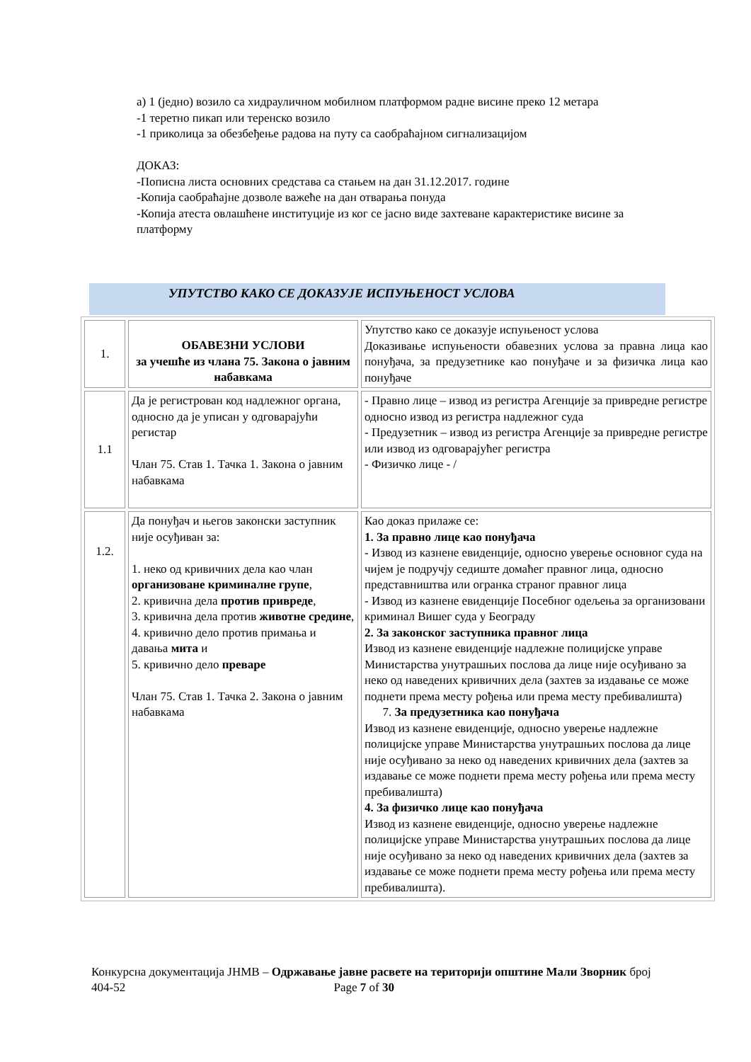а) 1 (једно) возило са хидрауличном мобилном платформом радне висине преко 12 метара
-1 теретно пикап или теренско возило
-1 приколица за обезбеђење радова на путу са саобраћајном сигнализацијом
ДОКАЗ:
-Пописна листа основних средстава са стањем на дан 31.12.2017. године
-Копија саобраћајне дозволе важеће на дан отварања понуда
-Копија атеста овлашћене институције из ког се јасно виде захтеване карактеристике висине за платформу
УПУТСТВО КАКО СЕ ДОКАЗУЈЕ ИСПУЊЕНОСТ УСЛОВА
| 1. | ОБАВЕЗНИ УСЛОВИ за учешће из члана 75. Закона о јавним набавкама | Упутство како се доказује испуњеност услова Доказивање испуњености обавезних услова за правна лица као понуђача, за предузетнике као понуђаче и за физичка лица као понуђаче |
| 1.1 | Да је регистрован код надлежног органа, односно да је уписан у одговарајући регистар Члан 75. Став 1. Тачка 1. Закона о јавним набавкама | - Правно лице – извод из регистра Агенције за привредне регистре односно извод из регистра надлежног суда - Предузетник – извод из регистра Агенције за привредне регистре или извод из одговарајућег регистра - Физичко лице - / |
| 1.2. | Да понуђач и његов законски заступник није осуђиван за: 1. неко од кривичних дела као члан организоване криминалне групе , 2. кривична дела против привреде , 3. кривична дела против животне средине , 4. кривично дело против примања и давања мита и 5. кривично дело преваре Члан 75. Став 1. Тачка 2. Закона о јавним набавкама | Као доказ прилаже се: 1. За правно лице као понуђача - Извод из казнене евиденције, односно уверење основног суда на чијем је подручју седиште домаћег правног лица, односно представништва или огранка страног правног лица - Извод из казнене евиденције Посебног одељења за организовани криминал Вишег суда у Београду 2. За законског заступника правног лица Извод из казнене евиденције надлежне полицијске управе Министарства унутрашњих послова да лице није осуђивано за неко од наведених кривичних дела (захтев за издавање се може поднети према месту рођења или према месту пребивалишта) 7. За предузетника као понуђача Извод из казнене евиденције, односно уверење надлежне полицијске управе Министарства унутрашњих послова да лице није осуђивано за неко од наведених кривичних дела (захтев за издавање се може поднети према месту рођења или према месту пребивалишта) 4. За физичко лице као понуђача Извод из казнене евиденције, односно уверење надлежне полицијске управе Министарства унутрашњих послова да лице није осуђивано за неко од наведених кривичних дела (захтев за издавање се може поднети према месту рођења или према месту пребивалишта). |
Конкурсна документација ЈНМВ – Одржавање јавне расвете на територији општине Мали Зворник број 404-52 Page 7 of 30